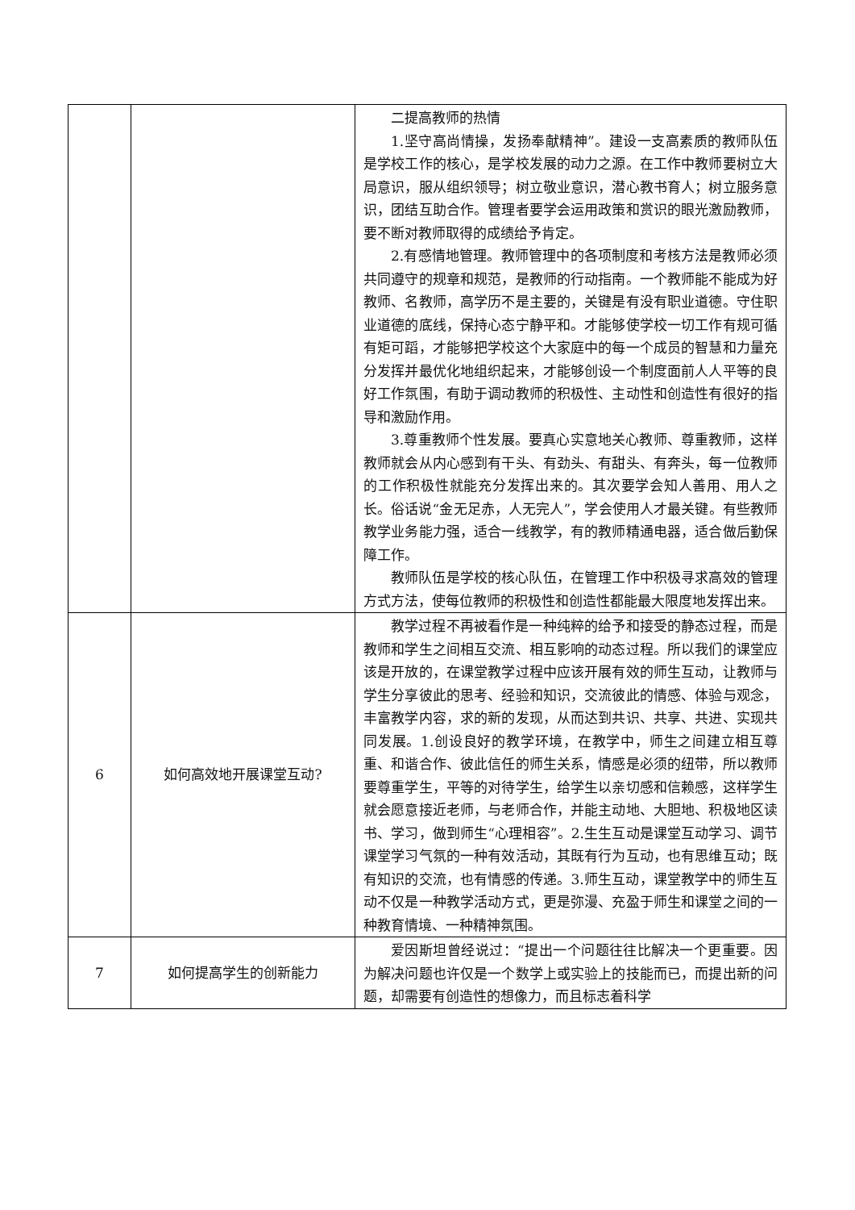| | | 二提高教师的热情 1.坚守高尚情操，发扬奉献精神”。建设一支高素质的教师队伍是学校工作的核心，是学校发展的动力之源。在工作中教师要树立大局意识，服从组织领导；树立敬业意识，潜心教书育人；树立服务意识，团结互助合作。管理者要学会运用政策和赏识的眼光激励教师，要不断对教师取得的成绩给予肯定。 2.有感情地管理。教师管理中的各项制度和考核方法是教师必须共同遵守的规章和规范，是教师的行动指南。一个教师能不能成为好教师、名教师，高学历不是主要的，关键是有没有职业道德。守住职业道德的底线，保持心态宁静平和。才能够使学校一切工作有规可循有矩可蹈，才能够把学校这个大家庭中的每一个成员的智慧和力量充分发挥并最优化地组织起来，才能够创设一个制度面前人人平等的良好工作氛围，有助于调动教师的积极性、主动性和创造性有很好的指导和激励作用。 3.尊重教师个性发展。要真心实意地关心教师、尊重教师，这样教师就会从内心感到有干头、有劲头、有甜头、有奔头，每一位教师的工作积极性就能充分发挥出来的。其次要学会知人善用、用人之长。俗话说“金无足赤，人无完人”，学会使用人才最关键。有些教师教学业务能力强，适合一线教学，有的教师精通电器，适合做后勤保障工作。 教师队伍是学校的核心队伍，在管理工作中积极寻求高效的管理方式方法，使每位教师的积极性和创造性都能最大限度地发挥出来。 |
| 6 | 如何高效地开展课堂互动? | 教学过程不再被看作是一种纯粹的给予和接受的静态过程，而是教师和学生之间相互交流、相互影响的动态过程。所以我们的课堂应该是开放的，在课堂教学过程中应该开展有效的师生互动，让教师与学生分享彼此的思考、经验和知识，交流彼此的情感、体验与观念，丰富教学内容，求的新的发现，从而达到共识、共享、共进、实现共同发展。1.创设良好的教学环境，在教学中，师生之间建立相互尊重、和谐合作、彼此信任的师生关系，情感是必须的纽带，所以教师要尊重学生，平等的对待学生，给学生以亲切感和信赖感，这样学生就会愿意接近老师，与老师合作，并能主动地、大胆地、积极地区读书、学习，做到师生“心理相容”。2.生生互动是课堂互动学习、调节课堂学习气氛的一种有效活动，其既有行为互动，也有思维互动；既有知识的交流，也有情感的传递。3.师生互动，课堂教学中的师生互动不仅是一种教学活动方式，更是弥漫、充盈于师生和课堂之间的一种教育情境、一种精神氛围。 |
| 7 | 如何提高学生的创新能力 | 爱因斯坦曾经说过：“提出一个问题往往比解决一个更重要。因为解决问题也许仅是一个数学上或实验上的技能而已，而提出新的问题，却需要有创造性的想像力，而且标志着科学 |